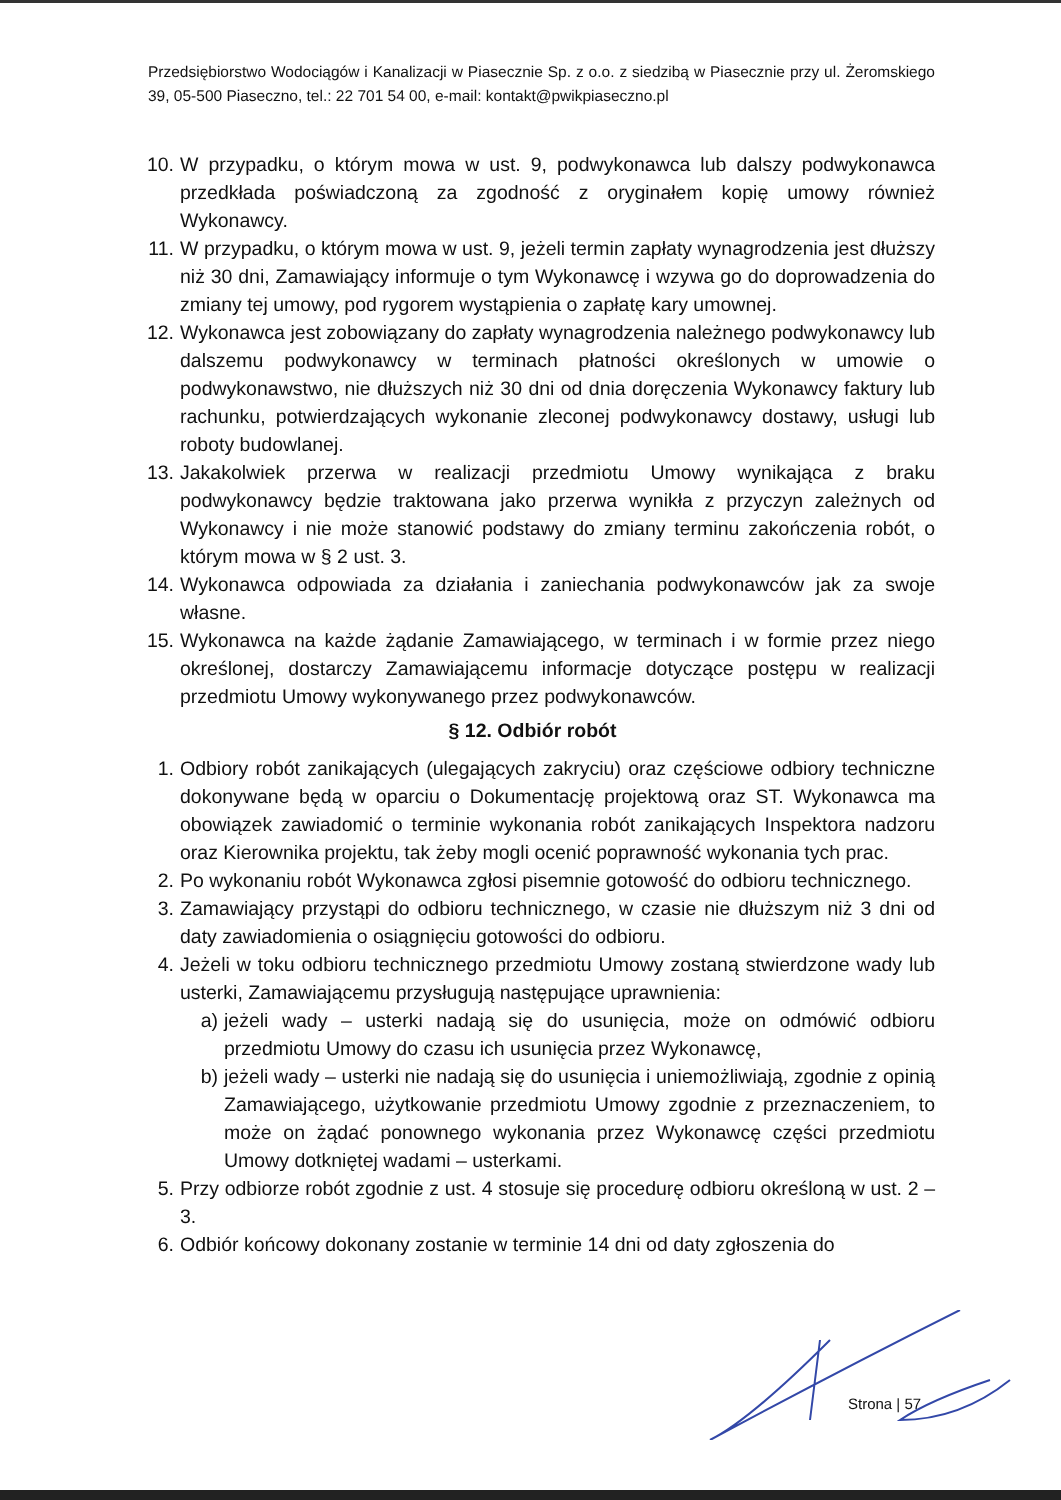Przedsiębiorstwo Wodociągów i Kanalizacji w Piasecznie Sp. z o.o. z siedzibą w Piasecznie przy ul. Żeromskiego 39, 05-500 Piaseczno, tel.: 22 701 54 00, e-mail: kontakt@pwikpiaseczno.pl
10. W przypadku, o którym mowa w ust. 9, podwykonawca lub dalszy podwykonawca przedkłada poświadczoną za zgodność z oryginałem kopię umowy również Wykonawcy.
11. W przypadku, o którym mowa w ust. 9, jeżeli termin zapłaty wynagrodzenia jest dłuższy niż 30 dni, Zamawiający informuje o tym Wykonawcę i wzywa go do doprowadzenia do zmiany tej umowy, pod rygorem wystąpienia o zapłatę kary umownej.
12. Wykonawca jest zobowiązany do zapłaty wynagrodzenia należnego podwykonawcy lub dalszemu podwykonawcy w terminach płatności określonych w umowie o podwykonawstwo, nie dłuższych niż 30 dni od dnia doręczenia Wykonawcy faktury lub rachunku, potwierdzających wykonanie zleconej podwykonawcy dostawy, usługi lub roboty budowlanej.
13. Jakakolwiek przerwa w realizacji przedmiotu Umowy wynikająca z braku podwykonawcy będzie traktowana jako przerwa wynikła z przyczyn zależnych od Wykonawcy i nie może stanowić podstawy do zmiany terminu zakończenia robót, o którym mowa w § 2 ust. 3.
14. Wykonawca odpowiada za działania i zaniechania podwykonawców jak za swoje własne.
15. Wykonawca na każde żądanie Zamawiającego, w terminach i w formie przez niego określonej, dostarczy Zamawiającemu informacje dotyczące postępu w realizacji przedmiotu Umowy wykonywanego przez podwykonawców.
§ 12. Odbiór robót
1. Odbiory robót zanikających (ulegających zakryciu) oraz częściowe odbiory techniczne dokonywane będą w oparciu o Dokumentację projektową oraz ST. Wykonawca ma obowiązek zawiadomić o terminie wykonania robót zanikających Inspektora nadzoru oraz Kierownika projektu, tak żeby mogli ocenić poprawność wykonania tych prac.
2. Po wykonaniu robót Wykonawca zgłosi pisemnie gotowość do odbioru technicznego.
3. Zamawiający przystąpi do odbioru technicznego, w czasie nie dłuższym niż 3 dni od daty zawiadomienia o osiągnięciu gotowości do odbioru.
4. Jeżeli w toku odbioru technicznego przedmiotu Umowy zostaną stwierdzone wady lub usterki, Zamawiającemu przysługują następujące uprawnienia:
a) jeżeli wady – usterki nadają się do usunięcia, może on odmówić odbioru przedmiotu Umowy do czasu ich usunięcia przez Wykonawcę,
b) jeżeli wady – usterki nie nadają się do usunięcia i uniemożliwiają, zgodnie z opinią Zamawiającego, użytkowanie przedmiotu Umowy zgodnie z przeznaczeniem, to może on żądać ponownego wykonania przez Wykonawcę części przedmiotu Umowy dotkniętej wadami – usterkami.
5. Przy odbiorze robót zgodnie z ust. 4 stosuje się procedurę odbioru określoną w ust. 2 – 3.
6. Odbiór końcowy dokonany zostanie w terminie 14 dni od daty zgłoszenia do
Strona | 57